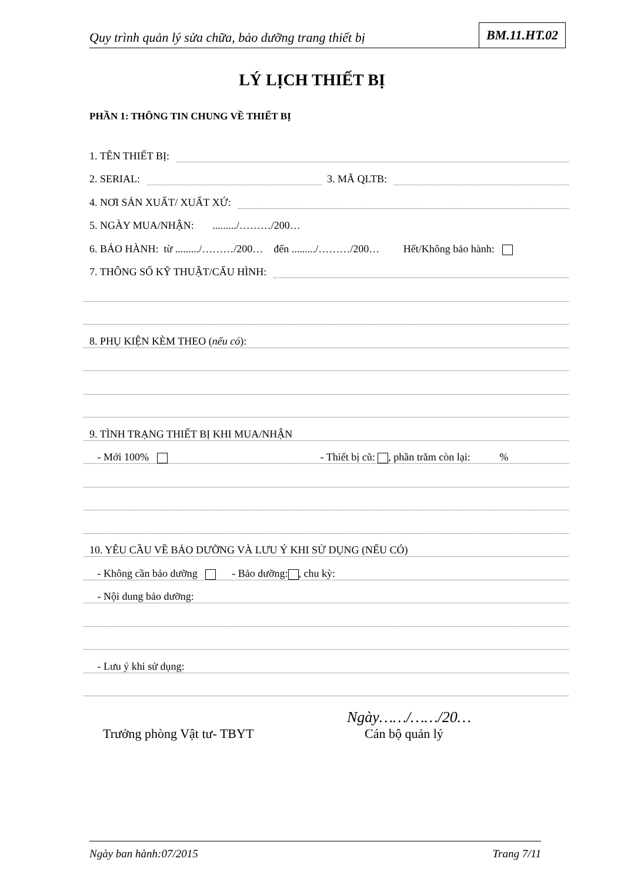Quy trình quản lý sửa chữa, bảo dưỡng trang thiết bị
BM.11.HT.02
LÝ LỊCH THIẾT BỊ
PHẦN 1: THÔNG TIN CHUNG VỀ THIẾT BỊ
1. TÊN THIẾT BỊ:
2. SERIAL: 3. MÃ QLTB:
4. NƠI SẢN XUẤT/ XUẤT XỨ:
5. NGÀY MUA/NHẬN: ........./………/200…
6. BẢO HÀNH: từ ........./………/200… đến ........./………/200… Hết/Không bảo hành:
7. THÔNG SỐ KỸ THUẬT/CẤU HÌNH:
8. PHỤ KIỆN KÈM THEO (nếu có):
9. TÌNH TRẠNG THIẾT BỊ KHI MUA/NHẬN
- Mới 100% - Thiết bị cũ: , phần trăm còn lại: %
10. YÊU CẦU VỀ BẢO DƯỠNG VÀ LƯU Ý KHI SỬ DỤNG (NẾU CÓ)
- Không cần bảo dưỡng - Bảo dưỡng: , chu kỳ:
- Nội dung bảo dưỡng:
- Lưu ý khi sử dụng:
Ngày……/……/20…
Trưởng phòng Vật tư- TBYT Cán bộ quản lý
Ngày ban hành:07/2015 Trang 7/11